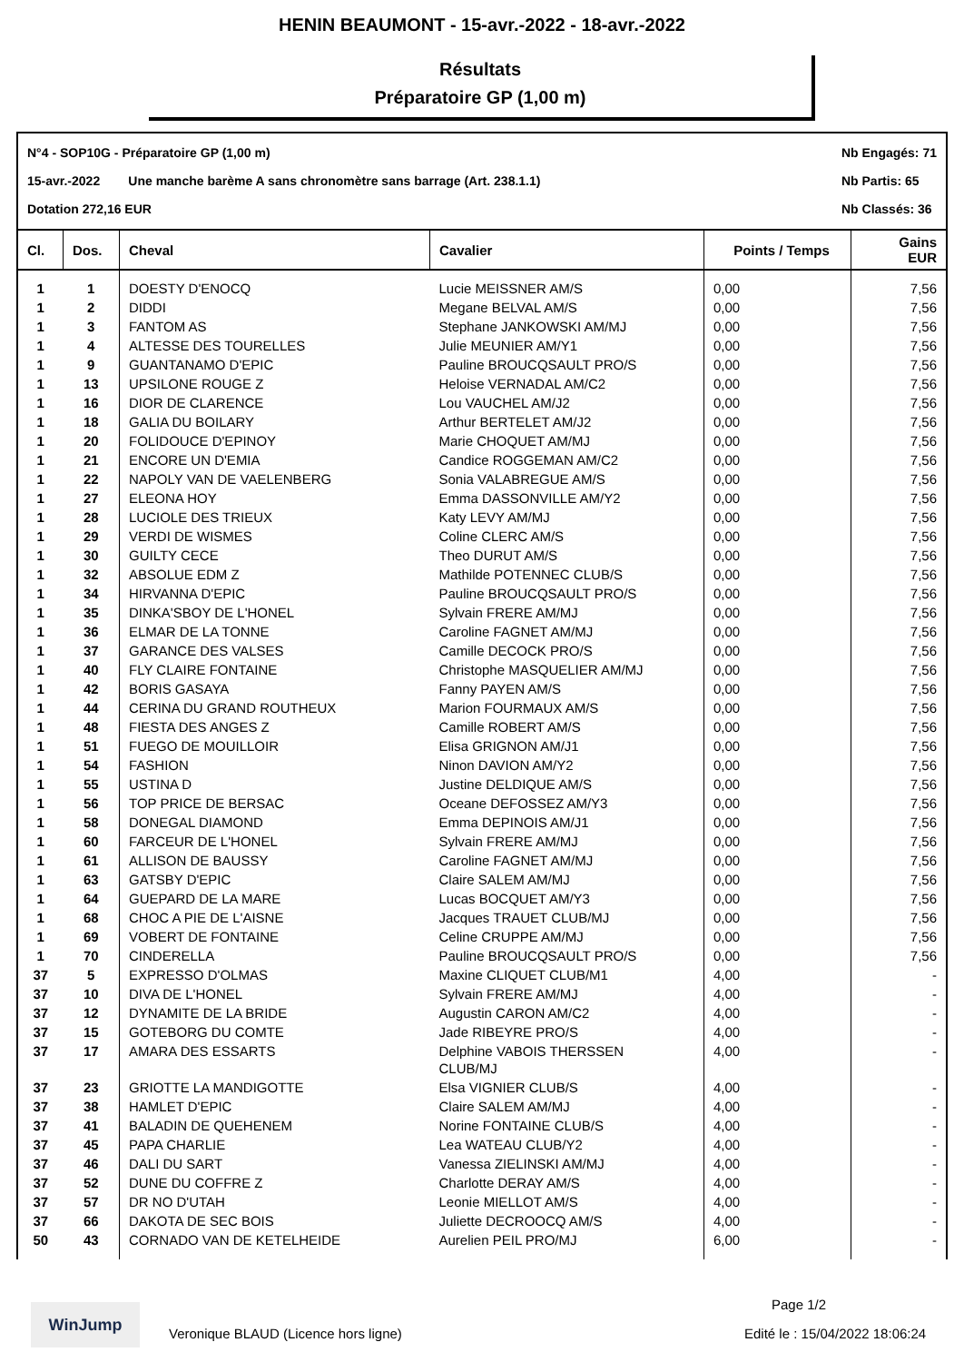HENIN BEAUMONT - 15-avr.-2022 - 18-avr.-2022
Résultats
Préparatoire GP (1,00 m)
N°4 - SOP10G - Préparatoire GP (1,00 m)
15-avr.-2022 Une manche barème A sans chronomètre sans barrage (Art. 238.1.1)
Dotation 272,16 EUR
Nb Engagés: 71
Nb Partis: 65
Nb Classés: 36
| Cl. | Dos. | Cheval | Cavalier | Points / Temps | Gains EUR |
| --- | --- | --- | --- | --- | --- |
| 1 | 1 | DOESTY D'ENOCQ | Lucie MEISSNER AM/S | 0,00 | 7,56 |
| 1 | 2 | DIDDI | Megane BELVAL AM/S | 0,00 | 7,56 |
| 1 | 3 | FANTOM AS | Stephane JANKOWSKI AM/MJ | 0,00 | 7,56 |
| 1 | 4 | ALTESSE DES TOURELLES | Julie MEUNIER AM/Y1 | 0,00 | 7,56 |
| 1 | 9 | GUANTANAMO D'EPIC | Pauline BROUCQSAULT PRO/S | 0,00 | 7,56 |
| 1 | 13 | UPSILONE ROUGE Z | Heloise VERNADAL AM/C2 | 0,00 | 7,56 |
| 1 | 16 | DIOR DE CLARENCE | Lou VAUCHEL AM/J2 | 0,00 | 7,56 |
| 1 | 18 | GALIA DU BOILARY | Arthur BERTELET AM/J2 | 0,00 | 7,56 |
| 1 | 20 | FOLIDOUCE D'EPINOY | Marie CHOQUET AM/MJ | 0,00 | 7,56 |
| 1 | 21 | ENCORE UN D'EMIA | Candice ROGGEMAN AM/C2 | 0,00 | 7,56 |
| 1 | 22 | NAPOLY VAN DE VAELENBERG | Sonia VALABREGUE AM/S | 0,00 | 7,56 |
| 1 | 27 | ELEONA HOY | Emma DASSONVILLE AM/Y2 | 0,00 | 7,56 |
| 1 | 28 | LUCIOLE DES TRIEUX | Katy LEVY AM/MJ | 0,00 | 7,56 |
| 1 | 29 | VERDI DE WISMES | Coline CLERC AM/S | 0,00 | 7,56 |
| 1 | 30 | GUILTY CECE | Theo DURUT AM/S | 0,00 | 7,56 |
| 1 | 32 | ABSOLUE EDM Z | Mathilde POTENNEC CLUB/S | 0,00 | 7,56 |
| 1 | 34 | HIRVANNA D'EPIC | Pauline BROUCQSAULT PRO/S | 0,00 | 7,56 |
| 1 | 35 | DINKA'SBOY DE L'HONEL | Sylvain FRERE AM/MJ | 0,00 | 7,56 |
| 1 | 36 | ELMAR DE LA TONNE | Caroline FAGNET AM/MJ | 0,00 | 7,56 |
| 1 | 37 | GARANCE DES VALSES | Camille DECOCK PRO/S | 0,00 | 7,56 |
| 1 | 40 | FLY CLAIRE FONTAINE | Christophe MASQUELIER AM/MJ | 0,00 | 7,56 |
| 1 | 42 | BORIS GASAYA | Fanny PAYEN AM/S | 0,00 | 7,56 |
| 1 | 44 | CERINA DU GRAND ROUTHEUX | Marion FOURMAUX AM/S | 0,00 | 7,56 |
| 1 | 48 | FIESTA DES ANGES Z | Camille ROBERT AM/S | 0,00 | 7,56 |
| 1 | 51 | FUEGO DE MOUILLOIR | Elisa GRIGNON AM/J1 | 0,00 | 7,56 |
| 1 | 54 | FASHION | Ninon DAVION AM/Y2 | 0,00 | 7,56 |
| 1 | 55 | USTINA D | Justine DELDIQUE AM/S | 0,00 | 7,56 |
| 1 | 56 | TOP PRICE DE BERSAC | Oceane DEFOSSEZ AM/Y3 | 0,00 | 7,56 |
| 1 | 58 | DONEGAL DIAMOND | Emma DEPINOIS AM/J1 | 0,00 | 7,56 |
| 1 | 60 | FARCEUR DE L'HONEL | Sylvain FRERE AM/MJ | 0,00 | 7,56 |
| 1 | 61 | ALLISON DE BAUSSY | Caroline FAGNET AM/MJ | 0,00 | 7,56 |
| 1 | 63 | GATSBY D'EPIC | Claire SALEM AM/MJ | 0,00 | 7,56 |
| 1 | 64 | GUEPARD DE LA MARE | Lucas BOCQUET AM/Y3 | 0,00 | 7,56 |
| 1 | 68 | CHOC A PIE DE L'AISNE | Jacques TRAUET CLUB/MJ | 0,00 | 7,56 |
| 1 | 69 | VOBERT DE FONTAINE | Celine CRUPPE AM/MJ | 0,00 | 7,56 |
| 1 | 70 | CINDERELLA | Pauline BROUCQSAULT PRO/S | 0,00 | 7,56 |
| 37 | 5 | EXPRESSO D'OLMAS | Maxine CLIQUET CLUB/M1 | 4,00 | - |
| 37 | 10 | DIVA DE L'HONEL | Sylvain FRERE AM/MJ | 4,00 | - |
| 37 | 12 | DYNAMITE DE LA BRIDE | Augustin CARON AM/C2 | 4,00 | - |
| 37 | 15 | GOTEBORG DU COMTE | Jade RIBEYRE PRO/S | 4,00 | - |
| 37 | 17 | AMARA DES ESSARTS | Delphine VABOIS THERSSEN CLUB/MJ | 4,00 | - |
| 37 | 23 | GRIOTTE LA MANDIGOTTE | Elsa VIGNIER CLUB/S | 4,00 | - |
| 37 | 38 | HAMLET D'EPIC | Claire SALEM AM/MJ | 4,00 | - |
| 37 | 41 | BALADIN DE QUEHENEM | Norine FONTAINE CLUB/S | 4,00 | - |
| 37 | 45 | PAPA CHARLIE | Lea WATEAU CLUB/Y2 | 4,00 | - |
| 37 | 46 | DALI DU SART | Vanessa ZIELINSKI AM/MJ | 4,00 | - |
| 37 | 52 | DUNE DU COFFRE Z | Charlotte DERAY AM/S | 4,00 | - |
| 37 | 57 | DR NO D'UTAH | Leonie MIELLOT AM/S | 4,00 | - |
| 37 | 66 | DAKOTA DE SEC BOIS | Juliette DECROOCQ AM/S | 4,00 | - |
| 50 | 43 | CORNADO VAN DE KETELHEIDE | Aurelien PEIL PRO/MJ | 6,00 | - |
WinJump Page 1/2
Veronique BLAUD (Licence hors ligne)
Edité le : 15/04/2022 18:06:24